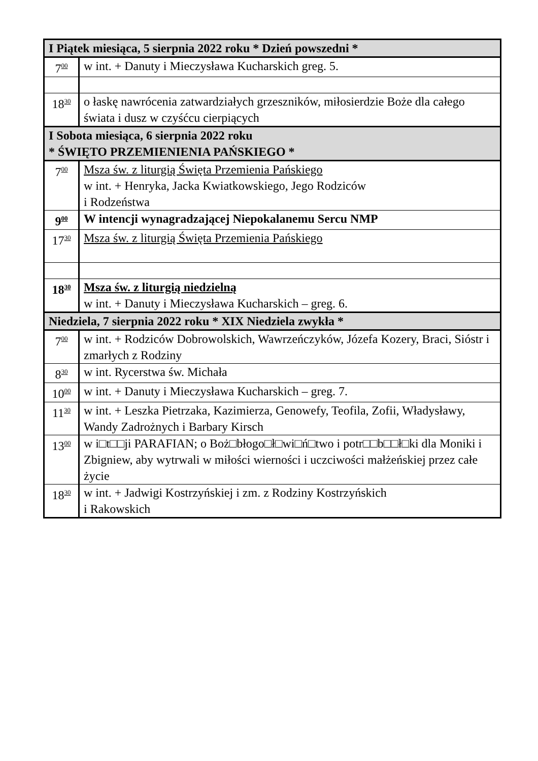| I Piątek miesiąca, 5 sierpnia 2022 roku * Dzień powszedni * | |
| 7<sup>00</sup> | w int. + Danuty i Mieczysława Kucharskich greg. 5. |
| 18<sup>30</sup> | o łaskę nawrócenia zatwardziałych grzeszników, miłosierdzie Boże dla całego świata i dusz w czyśćcu cierpiących |
| I Sobota miesiąca, 6 sierpnia 2022 roku * ŚWIĘTO PRZEMIENIENIA PAŃSKIEGO * | |
| 7<sup>00</sup> | Msza św. z liturgią Święta Przemienia Pańskiego w int. + Henryka, Jacka Kwiatkowskiego, Jego Rodziców i Rodzeństwa |
| 9<sup>00</sup> | W intencji wynagradzającej Niepokalanemu Sercu NMP |
| 17<sup>30</sup> | Msza św. z liturgią Święta Przemienia Pańskiego |
| 18<sup>30</sup> | Msza św. z liturgią niedzielną w int. + Danuty i Mieczysława Kucharskich – greg. 6. |
| Niedziela, 7 sierpnia 2022 roku * XIX Niedziela zwykła * | |
| 7<sup>00</sup> | w int. + Rodziców Dobrowolskich, Wawrzeńczyków, Józefa Kozery, Braci, Sióstr i zmarłych z Rodziny |
| 8<sup>30</sup> | w int. Rycerstwa św. Michała |
| 10<sup>00</sup> | w int. + Danuty i Mieczysława Kucharskich – greg. 7. |
| 11<sup>30</sup> | w int. + Leszka Pietrzaka, Kazimierza, Genowefy, Teofila, Zofii, Władysławy, Wandy Zadrożnych i Barbary Kirsch |
| 13<sup>00</sup> | w i□t□□ji PARAFIAN; o Boż□błogo□ł□wi□ń□two i potr□□b□□ł□ki dla Moniki i Zbigniew, aby wytrwali w miłości wierności i uczciwości małżeńskiej przez całe życie |
| 18<sup>30</sup> | w int. + Jadwigi Kostrzyńskiej i zm. z Rodziny Kostrzyńskich i Rakowskich |